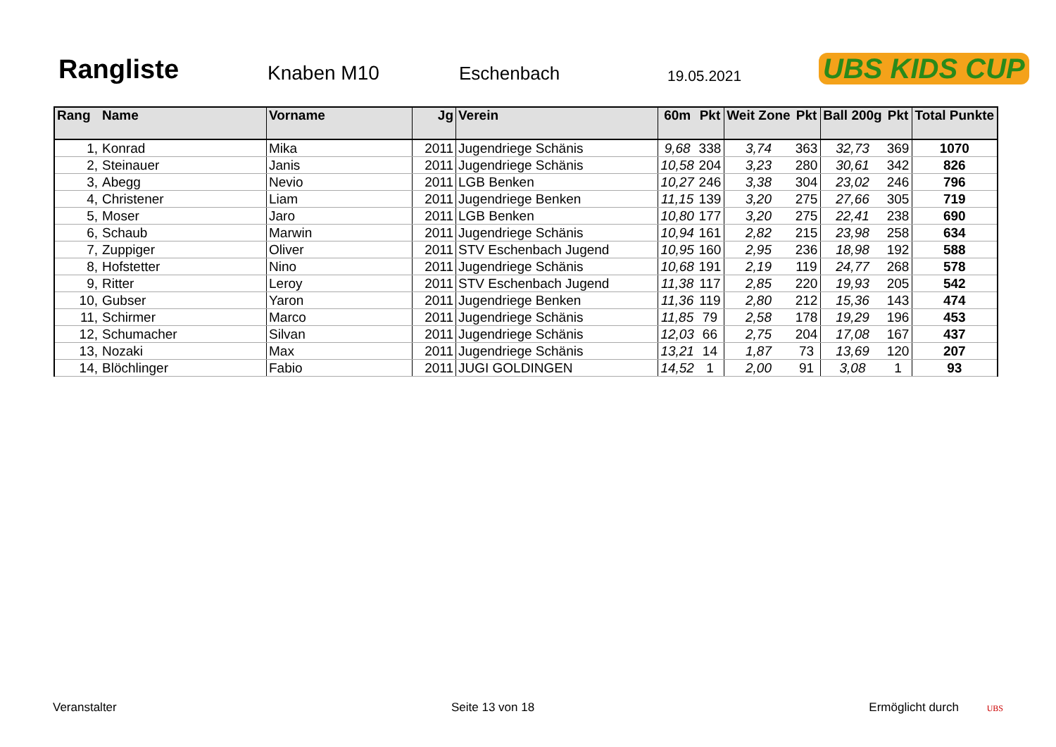Rangliste
Knaben M10
Eschenbach
19.05.2021
UBS KIDS CUP
| Rang | Name | Vorname | Jg | Verein | 60m | Pkt | Weit Zone | Pkt | Ball 200g | Pkt | Total Punkte |
| --- | --- | --- | --- | --- | --- | --- | --- | --- | --- | --- | --- |
| 1, | Konrad | Mika | 2011 | Jugendriege Schänis | 9,68 | 338 | 3,74 | 363 | 32,73 | 369 | 1070 |
| 2, | Steinauer | Janis | 2011 | Jugendriege Schänis | 10,58 | 204 | 3,23 | 280 | 30,61 | 342 | 826 |
| 3, | Abegg | Nevio | 2011 | LGB Benken | 10,27 | 246 | 3,38 | 304 | 23,02 | 246 | 796 |
| 4, | Christener | Liam | 2011 | Jugendriege Benken | 11,15 | 139 | 3,20 | 275 | 27,66 | 305 | 719 |
| 5, | Moser | Jaro | 2011 | LGB Benken | 10,80 | 177 | 3,20 | 275 | 22,41 | 238 | 690 |
| 6, | Schaub | Marwin | 2011 | Jugendriege Schänis | 10,94 | 161 | 2,82 | 215 | 23,98 | 258 | 634 |
| 7, | Zuppiger | Oliver | 2011 | STV Eschenbach Jugend | 10,95 | 160 | 2,95 | 236 | 18,98 | 192 | 588 |
| 8, | Hofstetter | Nino | 2011 | Jugendriege Schänis | 10,68 | 191 | 2,19 | 119 | 24,77 | 268 | 578 |
| 9, | Ritter | Leroy | 2011 | STV Eschenbach Jugend | 11,38 | 117 | 2,85 | 220 | 19,93 | 205 | 542 |
| 10, | Gubser | Yaron | 2011 | Jugendriege Benken | 11,36 | 119 | 2,80 | 212 | 15,36 | 143 | 474 |
| 11, | Schirmer | Marco | 2011 | Jugendriege Schänis | 11,85 | 79 | 2,58 | 178 | 19,29 | 196 | 453 |
| 12, | Schumacher | Silvan | 2011 | Jugendriege Schänis | 12,03 | 66 | 2,75 | 204 | 17,08 | 167 | 437 |
| 13, | Nozaki | Max | 2011 | Jugendriege Schänis | 13,21 | 14 | 1,87 | 73 | 13,69 | 120 | 207 |
| 14, | Blöchlinger | Fabio | 2011 | JUGI GOLDINGEN | 14,52 | 1 | 2,00 | 91 | 3,08 | 1 | 93 |
Veranstalter Seite 13 von 18 Ermöglicht durch UBS